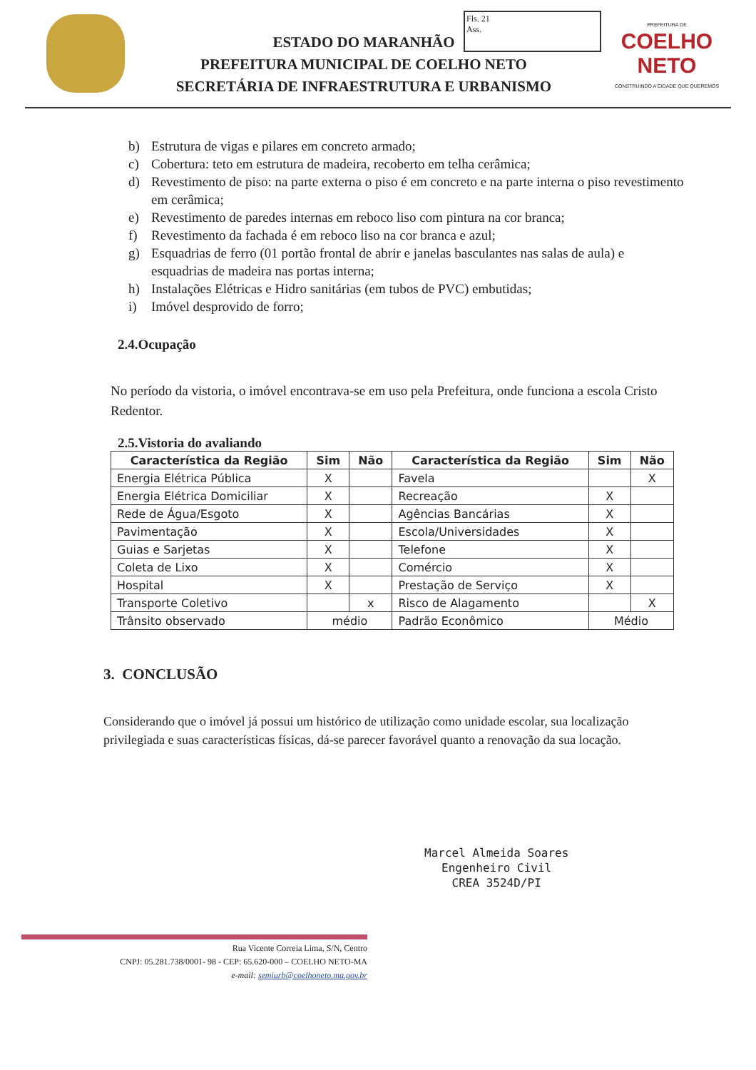Fls. 21
Ass.
ESTADO DO MARANHÃO
PREFEITURA MUNICIPAL DE COELHO NETO
SECRETÁRIA DE INFRAESTRUTURA E URBANISMO
PREFEITURA DE
COELHO NETO
CONSTRUINDO A CIDADE QUE QUEREMOS
b) Estrutura de vigas e pilares em concreto armado;
c) Cobertura: teto em estrutura de madeira, recoberto em telha cerâmica;
d) Revestimento de piso: na parte externa o piso é em concreto e na parte interna o piso revestimento em cerâmica;
e) Revestimento de paredes internas em reboco liso com pintura na cor branca;
f) Revestimento da fachada é em reboco liso na cor branca e azul;
g) Esquadrias de ferro (01 portão frontal de abrir e janelas basculantes nas salas de aula) e esquadrias de madeira nas portas interna;
h) Instalações Elétricas e Hidro sanitárias (em tubos de PVC) embutidas;
i) Imóvel desprovido de forro;
2.4.Ocupação
No período da vistoria, o imóvel encontrava-se em uso pela Prefeitura, onde funciona a escola Cristo Redentor.
2.5.Vistoria do avaliando
| Característica da Região | Sim | Não | Característica da Região | Sim | Não |
| --- | --- | --- | --- | --- | --- |
| Energia Elétrica Pública | X | | Favela | | X |
| Energia Elétrica Domiciliar | X | | Recreação | X | |
| Rede de Água/Esgoto | X | | Agências Bancárias | X | |
| Pavimentação | X | | Escola/Universidades | X | |
| Guias e Sarjetas | X | | Telefone | X | |
| Coleta de Lixo | X | | Comércio | X | |
| Hospital | X | | Prestação de Serviço | X | |
| Transporte Coletivo | | x | Risco de Alagamento | | X |
| Trânsito observado | médio | | Padrão Econômico | Médio | |
3. CONCLUSÃO
Considerando que o imóvel já possui um histórico de utilização como unidade escolar, sua localização privilegiada e suas características físicas, dá-se parecer favorável quanto a renovação da sua locação.
Marcel Almeida Soares
Engenheiro Civil
CREA 3524D/PI
Rua Vicente Correia Lima, S/N, Centro
CNPJ: 05.281.738/0001- 98 - CEP: 65.620-000 – COELHO NETO-MA
e-mail: semiurb@coelhoneto.ma.gov.br